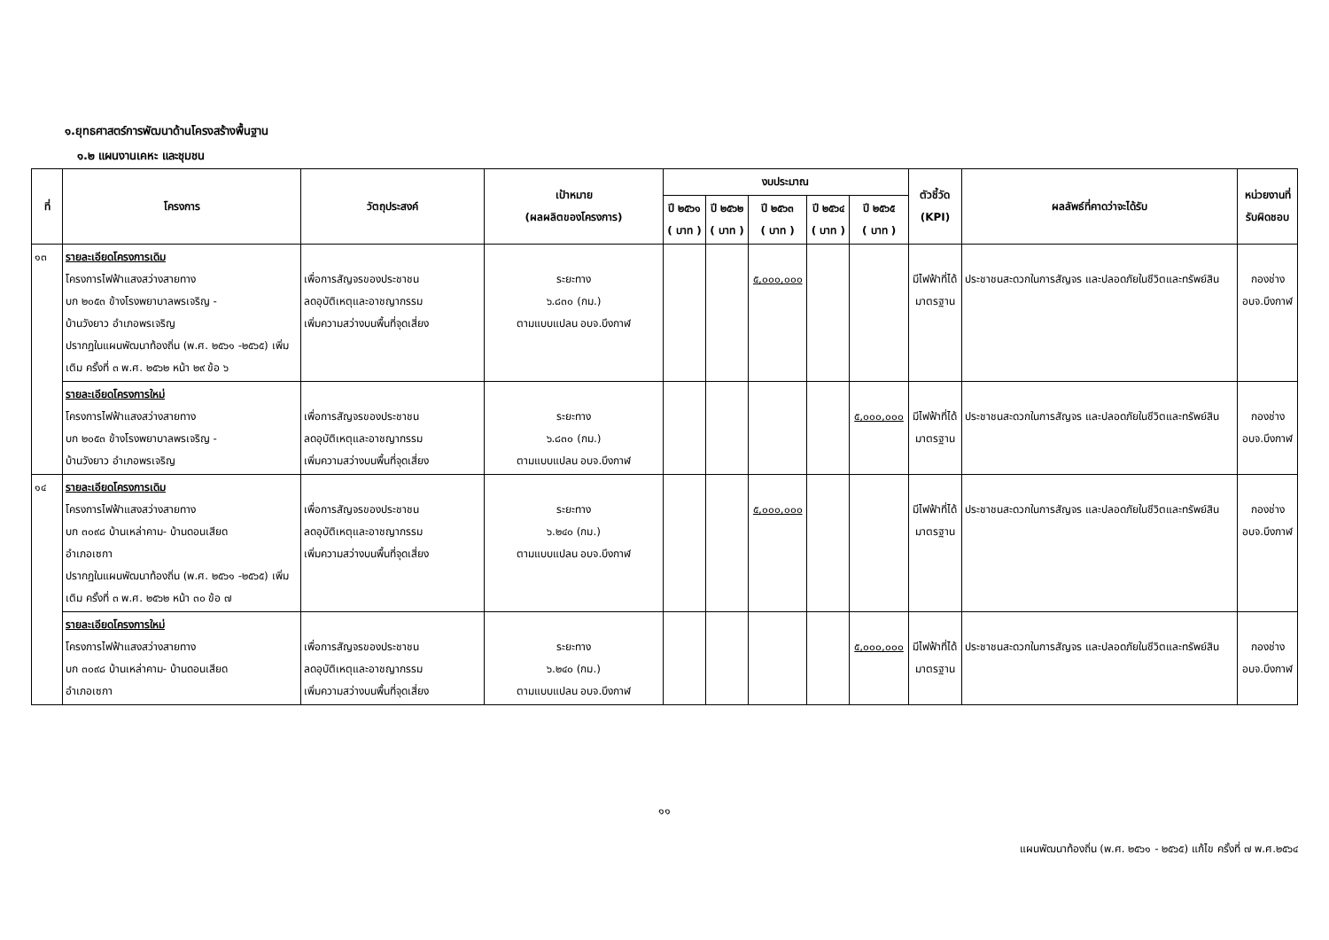๑.ยุทธศาสตร์การพัฒนาด้านโครงสร้างพื้นฐาน
๑.๒ แผนงานเคหะ และชุมชน
| ที่ | โครงการ | วัตถุประสงค์ | เป้าหมาย (ผลผลิตของโครงการ) | งบประมาณ | | | | | ตัวชี้วัด (KPI) | ผลลัพธ์ที่คาดว่าจะได้รับ | หน่วยงานที่ รับผิดชอบ |
| --- | --- | --- | --- | --- | --- | --- | --- | --- | --- | --- | --- |
| | | | | ปี ๒๕๖๑ ( บาท ) | ปี ๒๕๖๒ ( บาท ) | ปี ๒๕๖๓ ( บาท ) | ปี ๒๕๖๔ ( บาท ) | ปี ๒๕๖๕ ( บาท ) | | | |
| ๑๓ | รายละเอียดโครงการเดิม โครงการไฟฟ้าแสงสว่างสายทาง บก ๒๐๕๓ ข้างโรงพยาบาลพรเจริญ - บ้านวังยาว อำเภอพรเจริญ ปรากฏในแผนพัฒนาท้องถิ่น (พ.ศ. ๒๕๖๑ -๒๕๖๕) เพิ่มเติม ครั้งที่ ๓ พ.ศ. ๒๕๖๒ หน้า ๒๙ ข้อ ๖ | เพื่อการสัญจรของประชาชน ลดอุบัติเหตุและอาชญากรรม เพิ่มความสว่างบนพื้นที่จุดเสี่ยง | ระยะทาง ๖.๘๓๐ (กม.) ตามแบบแปลน อบจ.บึงกาฬ | | | ๕,๐๐๐,๐๐๐ | | | มีไฟฟ้าที่ได้ มาตรฐาน | ประชาชนสะดวกในการสัญจร และปลอดภัยในชีวิตและทรัพย์สิน | กองช่าง อบจ.บึงกาฬ |
| | รายละเอียดโครงการใหม่ โครงการไฟฟ้าแสงสว่างสายทาง บก ๒๐๕๓ ข้างโรงพยาบาลพรเจริญ - บ้านวังยาว อำเภอพรเจริญ | เพื่อการสัญจรของประชาชน ลดอุบัติเหตุและอาชญากรรม เพิ่มความสว่างบนพื้นที่จุดเสี่ยง | ระยะทาง ๖.๘๓๐ (กม.) ตามแบบแปลน อบจ.บึงกาฬ | | | | | ๕,๐๐๐,๐๐๐ | มีไฟฟ้าที่ได้ มาตรฐาน | ประชาชนสะดวกในการสัญจร และปลอดภัยในชีวิตและทรัพย์สิน | กองช่าง อบจ.บึงกาฬ |
| ๑๔ | รายละเอียดโครงการเดิม โครงการไฟฟ้าแสงสว่างสายทาง บก ๓๐๙๘ บ้านเหล่าคาม- บ้านดอนเสียด อำเภอเซกา ปรากฏในแผนพัฒนาท้องถิ่น (พ.ศ. ๒๕๖๑ -๒๕๖๕) เพิ่มเติม ครั้งที่ ๓ พ.ศ. ๒๕๖๒ หน้า ๓๐ ข้อ ๗ | เพื่อการสัญจรของประชาชน ลดอุบัติเหตุและอาชญากรรม เพิ่มความสว่างบนพื้นที่จุดเสี่ยง | ระยะทาง ๖.๒๔๐ (กม.) ตามแบบแปลน อบจ.บึงกาฬ | | | ๕,๐๐๐,๐๐๐ | | | มีไฟฟ้าที่ได้ มาตรฐาน | ประชาชนสะดวกในการสัญจร และปลอดภัยในชีวิตและทรัพย์สิน | กองช่าง อบจ.บึงกาฬ |
| | รายละเอียดโครงการใหม่ โครงการไฟฟ้าแสงสว่างสายทาง บก ๓๐๙๘ บ้านเหล่าคาม- บ้านดอนเสียด อำเภอเซกา | เพื่อการสัญจรของประชาชน ลดอุบัติเหตุและอาชญากรรม เพิ่มความสว่างบนพื้นที่จุดเสี่ยง | ระยะทาง ๖.๒๔๐ (กม.) ตามแบบแปลน อบจ.บึงกาฬ | | | | | ๕,๐๐๐,๐๐๐ | มีไฟฟ้าที่ได้ มาตรฐาน | ประชาชนสะดวกในการสัญจร และปลอดภัยในชีวิตและทรัพย์สิน | กองช่าง อบจ.บึงกาฬ |
๑๑
แผนพัฒนาท้องถิ่น (พ.ศ. ๒๕๖๑ - ๒๕๖๕) แก้ไข ครั้งที่ ๗ พ.ศ.๒๕๖๔